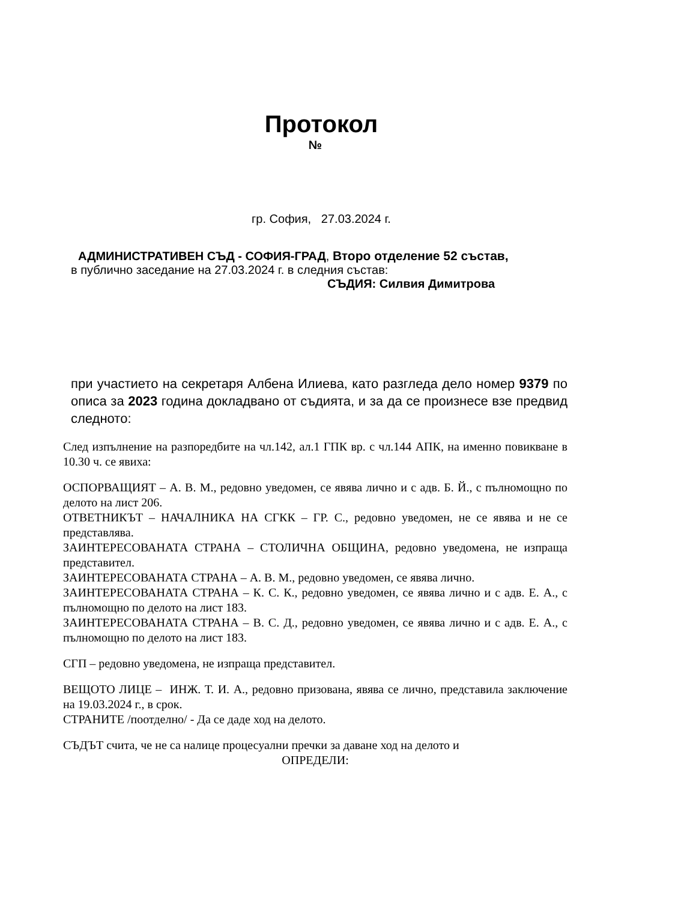Протокол
№
гр. София, 27.03.2024 г.
АДМИНИСТРАТИВЕН СЪД - СОФИЯ-ГРАД, Второ отделение 52 състав,
в публично заседание на 27.03.2024 г. в следния състав:
СЪДИЯ: Силвия Димитрова
при участието на секретаря Албена Илиева, като разгледа дело номер 9379 по описа за 2023 година докладвано от съдията, и за да се произнесе взе предвид следното:
След изпълнение на разпоредбите на чл.142, ал.1 ГПК вр. с чл.144 АПК, на именно повикване в 10.30 ч. се явиха:
ОСПОРВАЩИЯТ – А. В. М., редовно уведомен, се явява лично и с адв. Б. Й., с пълномощно по делото на лист 206.
ОТВЕТНИКЪТ – НАЧАЛНИКА НА СГКК – ГР. С., редовно уведомен, не се явява и не се представлява.
ЗАИНТЕРЕСОВАНАТА СТРАНА – СТОЛИЧНА ОБЩИНА, редовно уведомена, не изпраща представител.
ЗАИНТЕРЕСОВАНАТА СТРАНА – А. В. М., редовно уведомен, се явява лично.
ЗАИНТЕРЕСОВАНАТА СТРАНА – К. С. К., редовно уведомен, се явява лично и с адв. Е. А., с пълномощно по делото на лист 183.
ЗАИНТЕРЕСОВАНАТА СТРАНА – В. С. Д., редовно уведомен, се явява лично и с адв. Е. А., с пълномощно по делото на лист 183.
СГП – редовно уведомена, не изпраща представител.
ВЕЩОТО ЛИЦЕ – ИНЖ. Т. И. А., редовно призована, явява се лично, представила заключение на 19.03.2024 г., в срок.
СТРАНИТЕ /поотделно/ - Да се даде ход на делото.
СЪДЪТ счита, че не са налице процесуални пречки за даване ход на делото и
ОПРЕДЕЛИ: